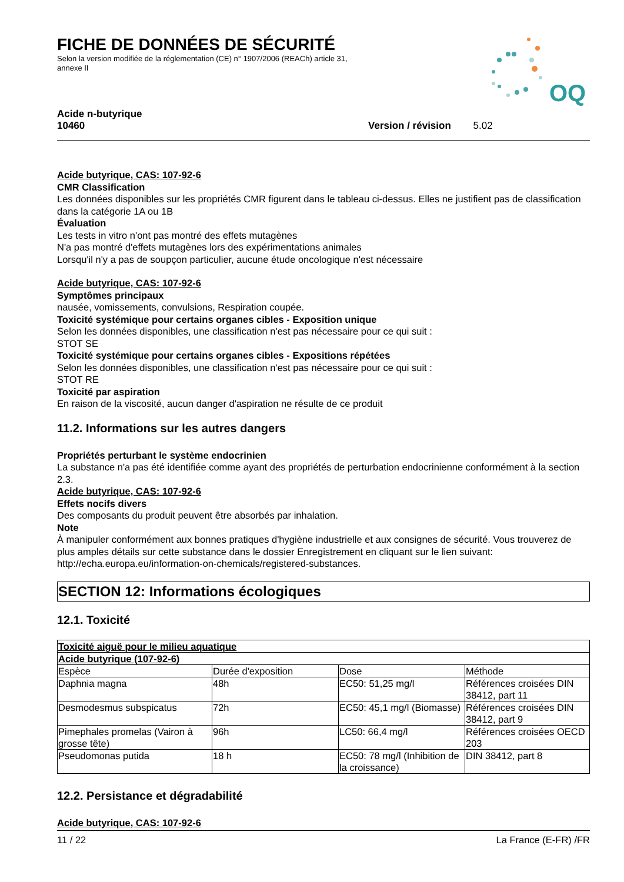FICHE DE DONNÉES DE SÉCURITÉ
Selon la version modifiée de la réglementation (CE) n° 1907/2006 (REACh) article 31, annexe II
OQ
Acide n-butyrique
10460 Version / révision 5.02
Acide butyrique, CAS: 107-92-6
CMR Classification
Les données disponibles sur les propriétés CMR figurent dans le tableau ci-dessus. Elles ne justifient pas de classification dans la catégorie 1A ou 1B
Évaluation
Les tests in vitro n'ont pas montré des effets mutagènes
N'a pas montré d'effets mutagènes lors des expérimentations animales
Lorsqu'il n'y a pas de soupçon particulier, aucune étude oncologique n'est nécessaire
Acide butyrique, CAS: 107-92-6
Symptômes principaux
nausée, vomissements, convulsions, Respiration coupée.
Toxicité systémique pour certains organes cibles - Exposition unique
Selon les données disponibles, une classification n'est pas nécessaire pour ce qui suit :
STOT SE
Toxicité systémique pour certains organes cibles - Expositions répétées
Selon les données disponibles, une classification n'est pas nécessaire pour ce qui suit :
STOT RE
Toxicité par aspiration
En raison de la viscosité, aucun danger d'aspiration ne résulte de ce produit
11.2. Informations sur les autres dangers
Propriétés perturbant le système endocrinien
La substance n'a pas été identifiée comme ayant des propriétés de perturbation endocrinienne conformément à la section 2.3.
Acide butyrique, CAS: 107-92-6
Effets nocifs divers
Des composants du produit peuvent être absorbés par inhalation.
Note
À manipuler conformément aux bonnes pratiques d'hygiène industrielle et aux consignes de sécurité. Vous trouverez de plus amples détails sur cette substance dans le dossier Enregistrement en cliquant sur le lien suivant: http://echa.europa.eu/information-on-chemicals/registered-substances.
SECTION 12: Informations écologiques
12.1. Toxicité
| Toxicité aiguë pour le milieu aquatique | | | |
| --- | --- | --- | --- |
| Acide butyrique (107-92-6) | | | |
| Espèce | Durée d'exposition | Dose | Méthode |
| Daphnia magna | 48h | EC50: 51,25 mg/l | Références croisées DIN 38412, part 11 |
| Desmodesmus subspicatus | 72h | EC50: 45,1 mg/l (Biomasse) | Références croisées DIN 38412, part 9 |
| Pimephales promelas (Vairon à grosse tête) | 96h | LC50: 66,4 mg/l | Références croisées OECD 203 |
| Pseudomonas putida | 18 h | EC50: 78 mg/l (Inhibition de la croissance) | DIN 38412, part 8 |
12.2. Persistance et dégradabilité
Acide butyrique, CAS: 107-92-6
11 / 22 La France (E-FR) /FR